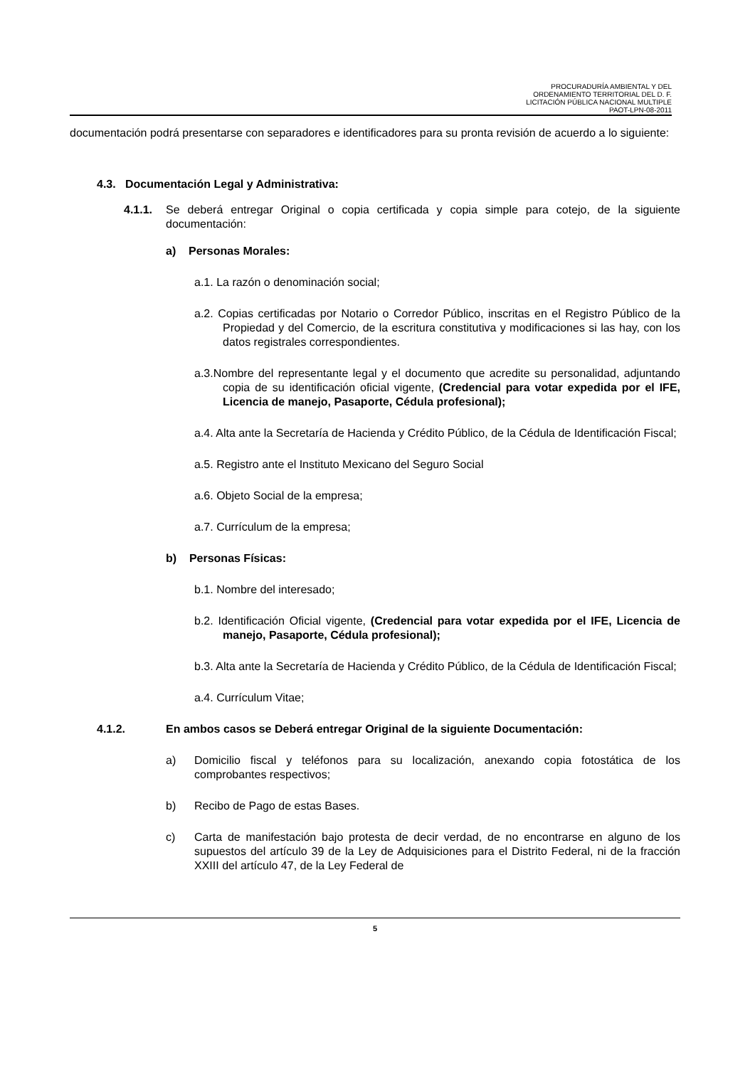PROCURADURÍA AMBIENTAL Y DEL
ORDENAMIENTO TERRITORIAL DEL D. F.
LICITACIÓN PÚBLICA NACIONAL MULTIPLE
PAOT-LPN-08-2011
documentación podrá presentarse con separadores e identificadores para su pronta revisión de acuerdo a lo siguiente:
4.3. Documentación Legal y Administrativa:
4.1.1. Se deberá entregar Original o copia certificada y copia simple para cotejo, de la siguiente documentación:
a) Personas Morales:
a.1. La razón o denominación social;
a.2. Copias certificadas por Notario o Corredor Público, inscritas en el Registro Público de la Propiedad y del Comercio, de la escritura constitutiva y modificaciones si las hay, con los datos registrales correspondientes.
a.3.Nombre del representante legal y el documento que acredite su personalidad, adjuntando copia de su identificación oficial vigente, (Credencial para votar expedida por el IFE, Licencia de manejo, Pasaporte, Cédula profesional);
a.4. Alta ante la Secretaría de Hacienda y Crédito Público, de la Cédula de Identificación Fiscal;
a.5. Registro ante el Instituto Mexicano del Seguro Social
a.6. Objeto Social de la empresa;
a.7. Currículum de la empresa;
b) Personas Físicas:
b.1. Nombre del interesado;
b.2. Identificación Oficial vigente, (Credencial para votar expedida por el IFE, Licencia de manejo, Pasaporte, Cédula profesional);
b.3. Alta ante la Secretaría de Hacienda y Crédito Público, de la Cédula de Identificación Fiscal;
a.4. Currículum Vitae;
4.1.2. En ambos casos se Deberá entregar Original de la siguiente Documentación:
a) Domicilio fiscal y teléfonos para su localización, anexando copia fotostática de los comprobantes respectivos;
b) Recibo de Pago de estas Bases.
c) Carta de manifestación bajo protesta de decir verdad, de no encontrarse en alguno de los supuestos del artículo 39 de la Ley de Adquisiciones para el Distrito Federal, ni de la fracción XXIII del artículo 47, de la Ley Federal de
5